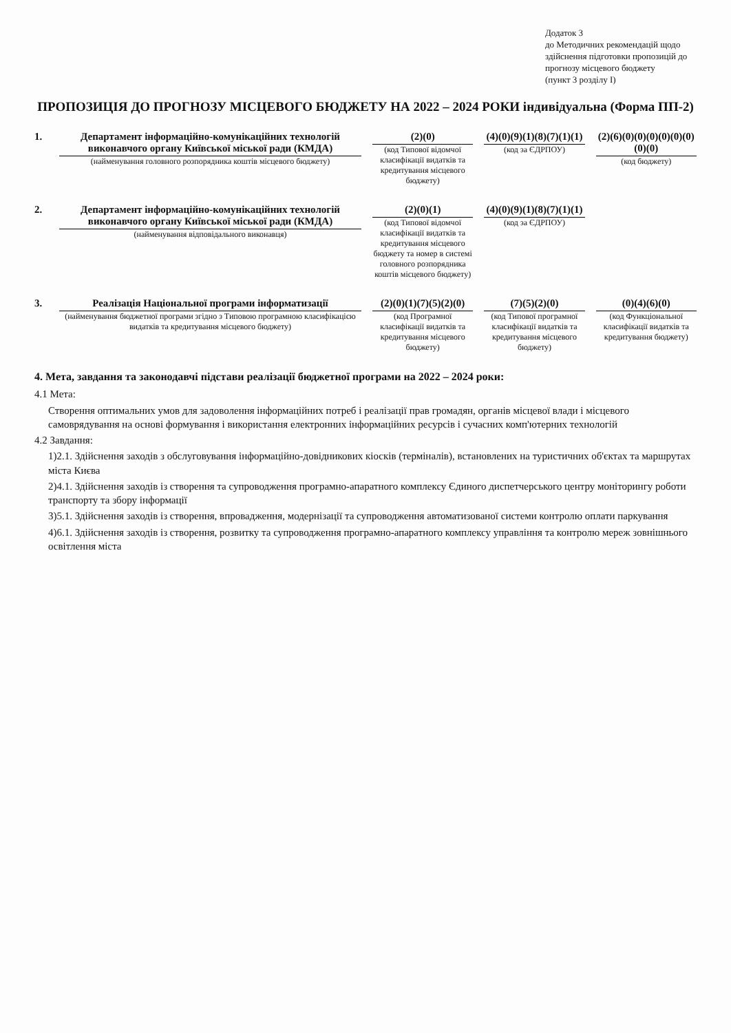Додаток 3
до Методичних рекомендацій щодо здійснення підготовки пропозицій до прогнозу місцевого бюджету
(пункт 3 розділу І)
ПРОПОЗИЦІЯ ДО ПРОГНОЗУ МІСЦЕВОГО БЮДЖЕТУ НА 2022 – 2024 РОКИ індивідуальна (Форма ПП-2)
1. Департамент інформаційно-комунікаційних технологій виконавчого органу Київської міської ради (КМДА)
(найменування головного розпорядника коштів місцевого бюджету)
(2)(0)
(код Типової відомчої класифікації видатків та кредитування місцевого бюджету)
(4)(0)(9)(1)(8)(7)(1)(1)
(код за ЄДРПОУ)
(2)(6)(0)(0)(0)(0)(0)(0)(0)(0)
(код бюджету)
2. Департамент інформаційно-комунікаційних технологій виконавчого органу Київської міської ради (КМДА)
(найменування відповідального виконавця)
(2)(0)(1)
(код Типової відомчої класифікації видатків та кредитування місцевого бюджету та номер в системі головного розпорядника коштів місцевого бюджету)
(4)(0)(9)(1)(8)(7)(1)(1)
(код за ЄДРПОУ)
3. Реалізація Національної програми інформатизації
(найменування бюджетної програми згідно з Типовою програмною класифікацією видатків та кредитування місцевого бюджету)
(2)(0)(1)(7)(5)(2)(0)
(код Програмної класифікації видатків та кредитування місцевого бюджету)
(7)(5)(2)(0)
(код Типової програмної класифікації видатків та кредитування місцевого бюджету)
(0)(4)(6)(0)
(код Функціональної класифікації видатків та кредитування бюджету)
4. Мета, завдання та законодавчі підстави реалізації бюджетної програми на 2022 – 2024 роки:
4.1 Мета:
Створення оптимальних умов для задоволення інформаційних потреб і реалізації прав громадян, органів місцевої влади і місцевого самоврядування на основі формування і використання електронних інформаційних ресурсів і сучасних комп'ютерних технологій
4.2 Завдання:
1)2.1. Здійснення заходів з обслуговування інформаційно-довідникових кіосків (терміналів), встановлених на туристичних об'єктах та маршрутах міста Києва
2)4.1. Здійснення заходів із створення та супроводження програмно-апаратного комплексу Єдиного диспетчерського центру моніторингу роботи транспорту та збору інформації
3)5.1. Здійснення заходів із створення, впровадження, модернізації та супроводження автоматизованої системи контролю оплати паркування
4)6.1. Здійснення заходів із створення, розвитку та супроводження програмно-апаратного комплексу управління та контролю мереж зовнішнього освітлення міста